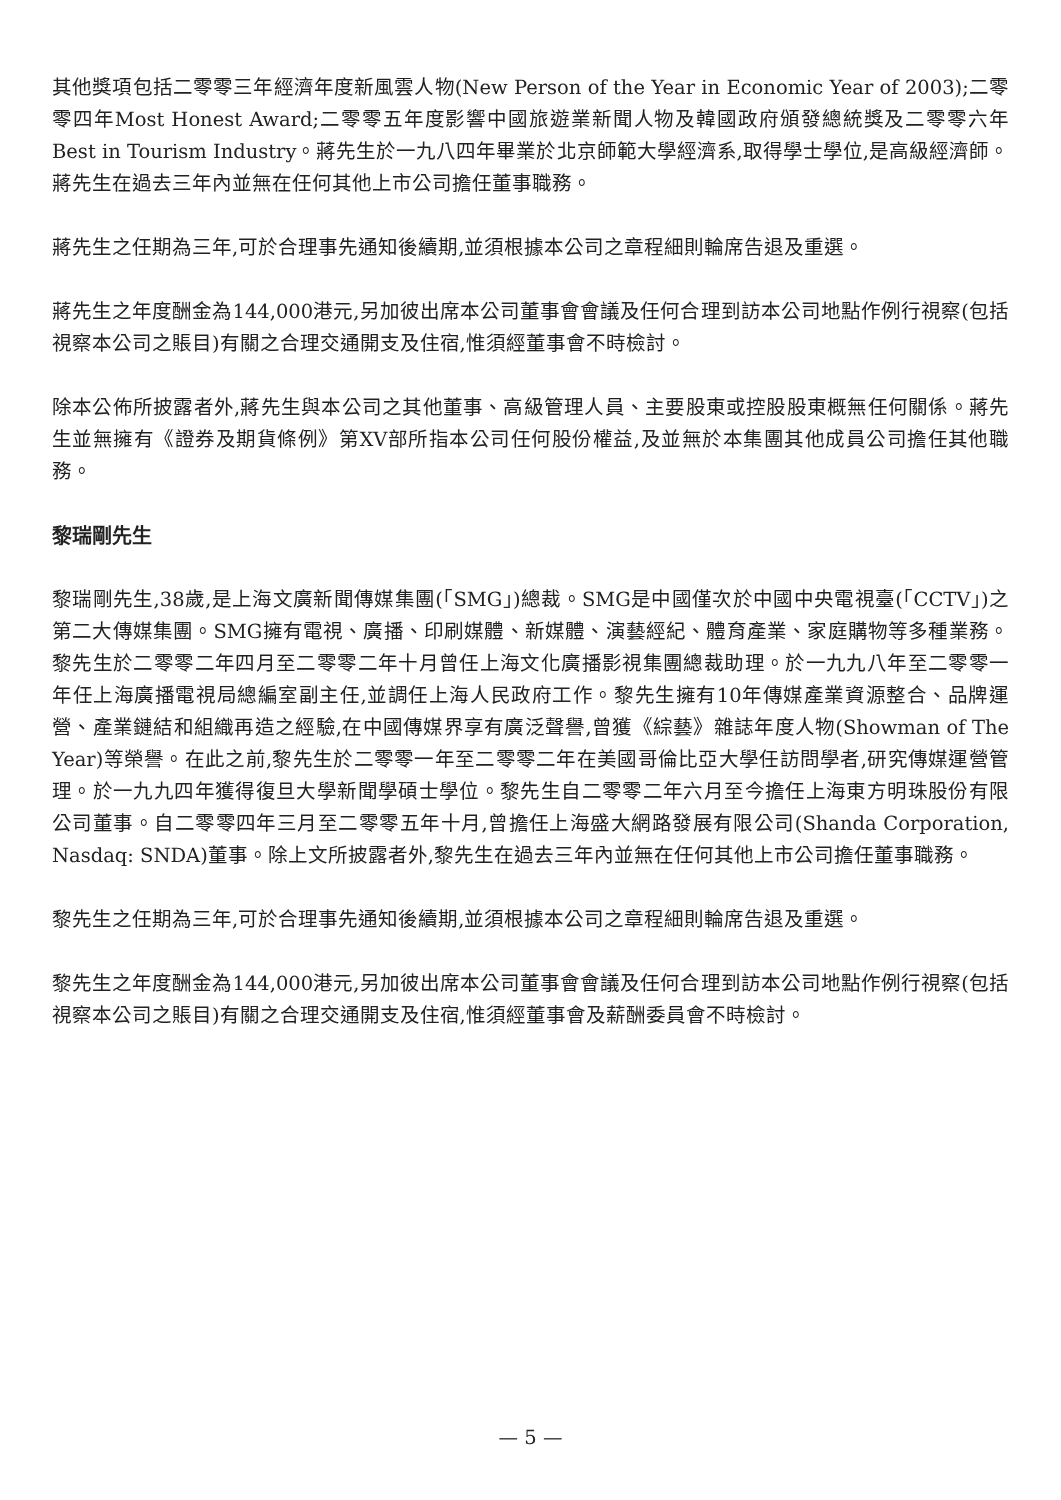其他獎項包括二零零三年經濟年度新風雲人物(New Person of the Year in Economic Year of 2003);二零零四年Most Honest Award;二零零五年度影響中國旅遊業新聞人物及韓國政府頒發總統獎及二零零六年Best in Tourism Industry。蔣先生於一九八四年畢業於北京師範大學經濟系,取得學士學位,是高級經濟師。蔣先生在過去三年內並無在任何其他上市公司擔任董事職務。
蔣先生之任期為三年,可於合理事先通知後續期,並須根據本公司之章程細則輪席告退及重選。
蔣先生之年度酬金為144,000港元,另加彼出席本公司董事會會議及任何合理到訪本公司地點作例行視察(包括視察本公司之賬目)有關之合理交通開支及住宿,惟須經董事會不時檢討。
除本公佈所披露者外,蔣先生與本公司之其他董事、高級管理人員、主要股東或控股股東概無任何關係。蔣先生並無擁有《證券及期貨條例》第XV部所指本公司任何股份權益,及並無於本集團其他成員公司擔任其他職務。
黎瑞剛先生
黎瑞剛先生,38歲,是上海文廣新聞傳媒集團(「SMG」)總裁。SMG是中國僅次於中國中央電視臺(「CCTV」)之第二大傳媒集團。SMG擁有電視、廣播、印刷媒體、新媒體、演藝經紀、體育產業、家庭購物等多種業務。黎先生於二零零二年四月至二零零二年十月曾任上海文化廣播影視集團總裁助理。於一九九八年至二零零一年任上海廣播電視局總編室副主任,並調任上海人民政府工作。黎先生擁有10年傳媒產業資源整合、品牌運營、產業鏈結和組織再造之經驗,在中國傳媒界享有廣泛聲譽,曾獲《綜藝》雜誌年度人物(Showman of The Year)等榮譽。在此之前,黎先生於二零零一年至二零零二年在美國哥倫比亞大學任訪問學者,研究傳媒運營管理。於一九九四年獲得復旦大學新聞學碩士學位。黎先生自二零零二年六月至今擔任上海東方明珠股份有限公司董事。自二零零四年三月至二零零五年十月,曾擔任上海盛大網路發展有限公司(Shanda Corporation, Nasdaq: SNDA)董事。除上文所披露者外,黎先生在過去三年內並無在任何其他上市公司擔任董事職務。
黎先生之任期為三年,可於合理事先通知後續期,並須根據本公司之章程細則輪席告退及重選。
黎先生之年度酬金為144,000港元,另加彼出席本公司董事會會議及任何合理到訪本公司地點作例行視察(包括視察本公司之賬目)有關之合理交通開支及住宿,惟須經董事會及薪酬委員會不時檢討。
— 5 —